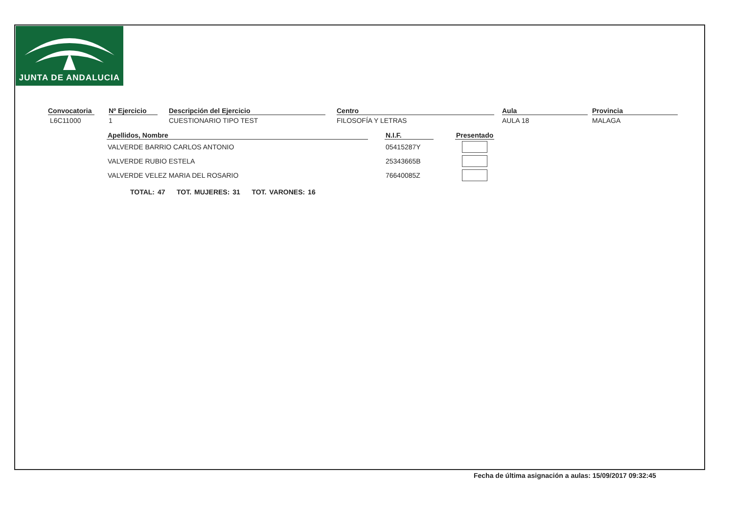JUNTA DE ANDALUCIA
Convocatoria
L6C11000
Nº Ejercicio
1
Descripción del Ejercicio
CUESTIONARIO TIPO TEST
Centro
FILOSOFÍA Y LETRAS
Aula
AULA 18
Provincia
MALAGA
| Apellidos, Nombre | | N.I.F. | | Presentado |
| --- | --- | --- | --- | --- |
| VALVERDE BARRIO CARLOS ANTONIO | | 05415287Y | | |
| VALVERDE RUBIO ESTELA | | 25343665B | | |
| VALVERDE VELEZ MARIA DEL ROSARIO | | 76640085Z | | |
TOTAL: 47 TOT. MUJERES: 31 TOT. VARONES: 16
Fecha de última asignación a aulas: 15/09/2017 09:32:45